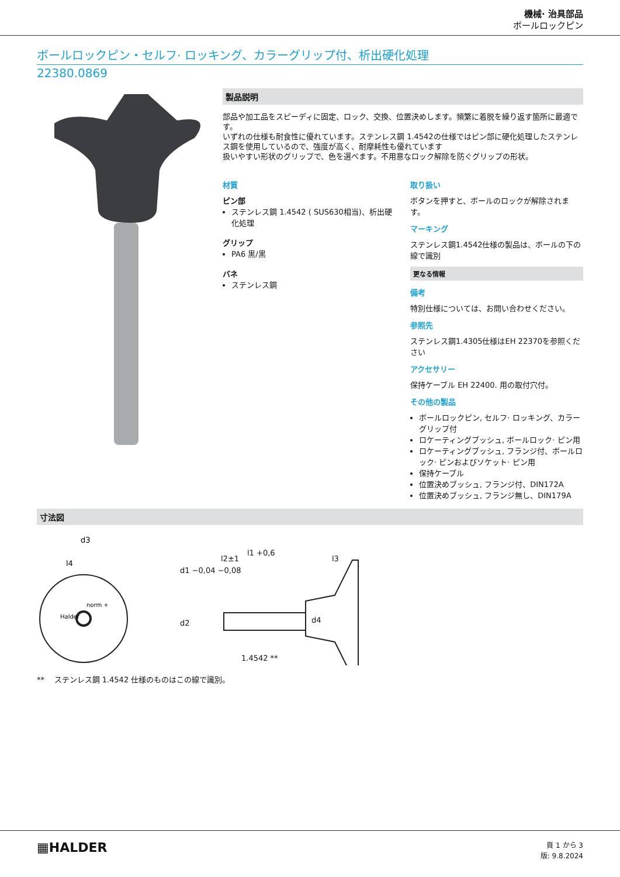機械· 治具部品
ボールロックピン
ボールロックピン・セルフ· ロッキング、カラーグリップ付、析出硬化処理
22380.0869
製品説明
部品や加工品をスピーディに固定、ロック、交換、位置決めします。頻繁に着脱を繰り返す箇所に最適です。
いずれの仕様も耐食性に優れています。ステンレス鋼 1.4542の仕様ではピン部に硬化処理したステンレス鋼を使用しているので、強度が高く、耐摩耗性も優れています
扱いやすい形状のグリップで、色を選べます。不用意なロック解除を防ぐグリップの形状。
材質
ピン部
ステンレス鋼 1.4542 ( SUS630相当)、析出硬化処理
グリップ
PA6 黒/黒
バネ
ステンレス鋼
取り扱い
ボタンを押すと、ボールのロックが解除されます。
マーキング
ステンレス鋼1.4542仕様の製品は、ボールの下の線で識別
更なる情報
備考
特別仕様については、お問い合わせください。
参照先
ステンレス鋼1.4305仕様はEH 22370を参照ください
アクセサリー
保持ケーブル EH 22400. 用の取付穴付。
その他の製品
ボールロックピン, セルフ· ロッキング、カラーグリップ付
ロケーティングブッシュ, ボールロック· ピン用
ロケーティングブッシュ, フランジ付、ボールロック· ピンおよびソケット· ピン用
保持ケーブル
位置決めブッシュ, フランジ付、DIN172A
位置決めブッシュ, フランジ無し、DIN179A
寸法図
d3
l4
Halder
norm +
l2±1
l1 +0,6
l3
d1 −0,04 −0,08
d2 d4
1.4542 **
** ステンレス鋼 1.4542 仕様のものはこの線で識別。
▦HALDER
頁 1 から 3
版: 9.8.2024